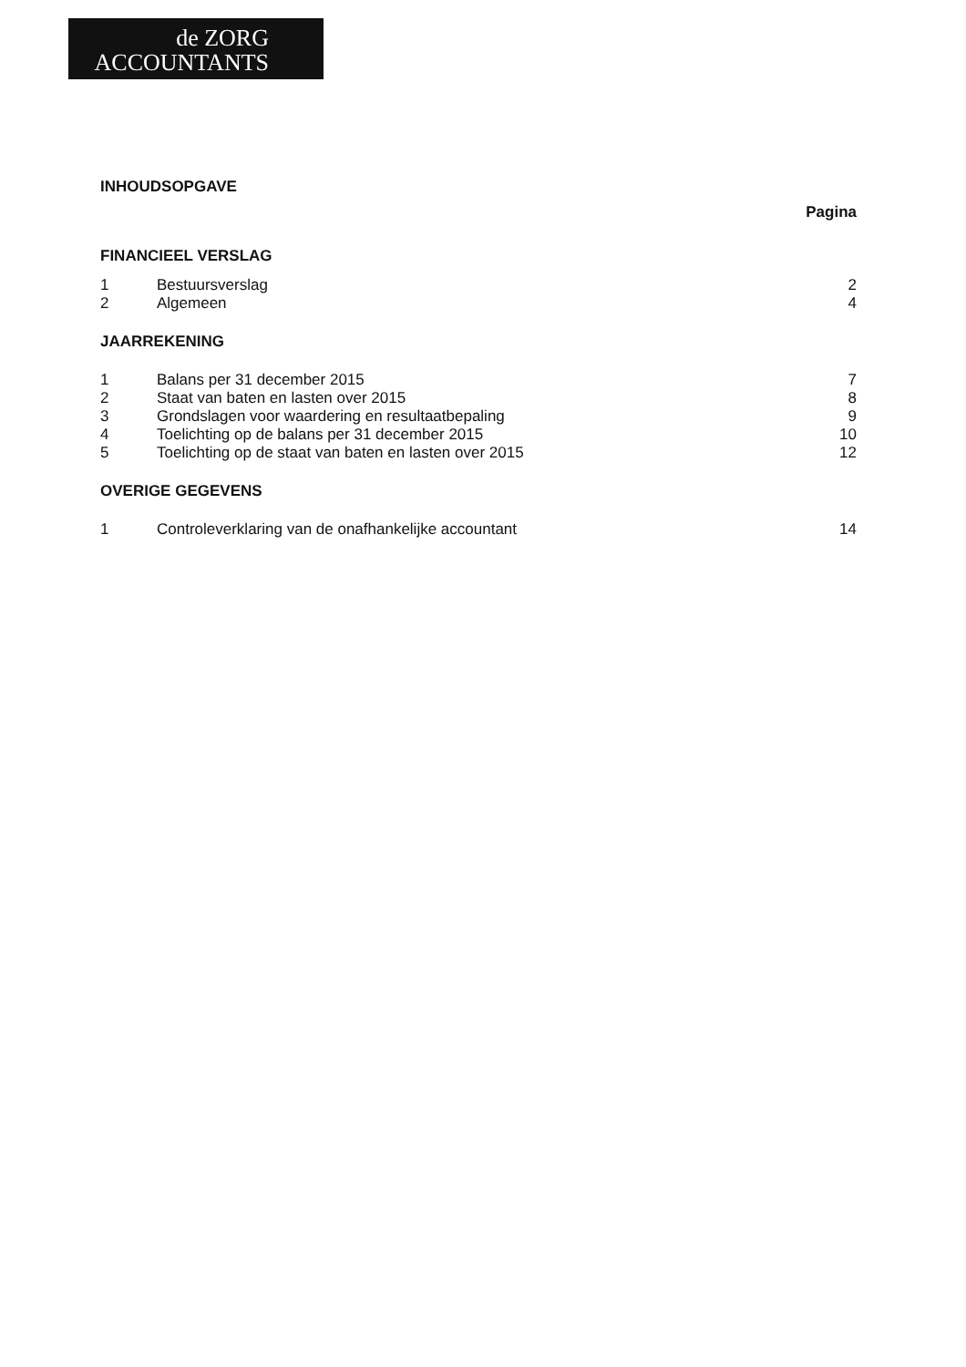de ZORG
ACCOUNTANTS
INHOUDSOPGAVE
Pagina
FINANCIEEL VERSLAG
1 Bestuursverslag 2
2 Algemeen 4
JAARREKENING
1 Balans per 31 december 2015 7
2 Staat van baten en lasten over 2015 8
3 Grondslagen voor waardering en resultaatbepaling 9
4 Toelichting op de balans per 31 december 2015 10
5 Toelichting op de staat van baten en lasten over 2015 12
OVERIGE GEGEVENS
1 Controleverklaring van de onafhankelijke accountant 14